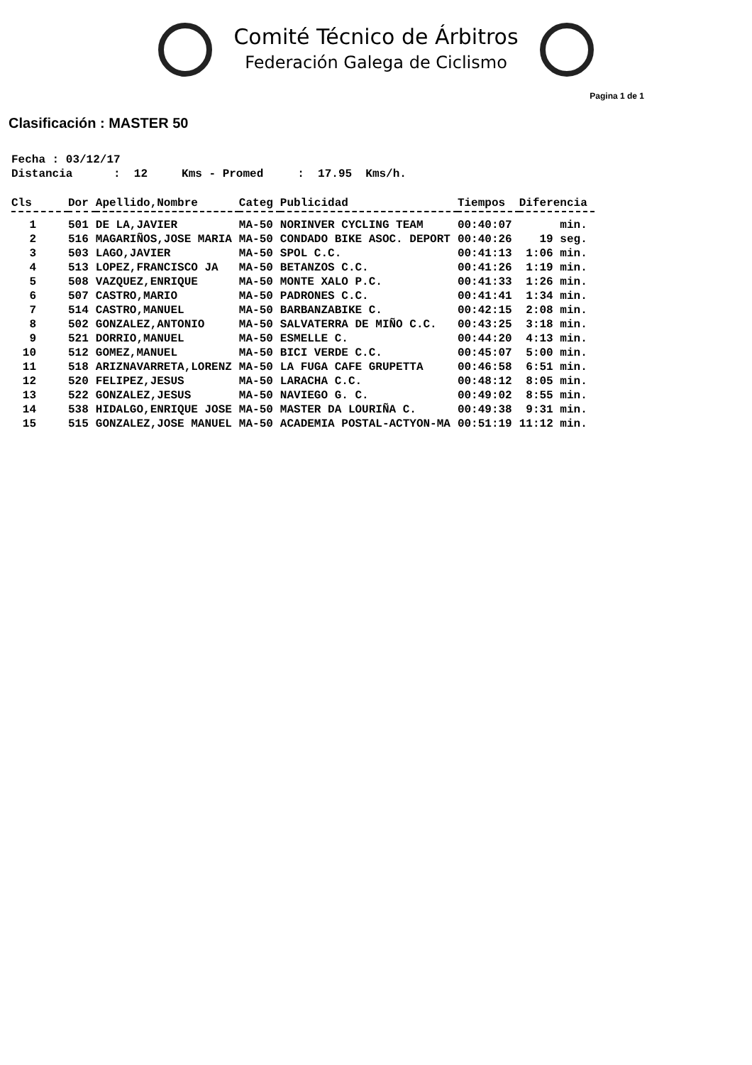Comité Técnico de Árbitros
Federación Galega de Ciclismo
Pagina 1 de 1
Clasificación : MASTER 50
Fecha : 03/12/17 Distancia : 12 Kms - Promed : 17.95 Kms/h.
| Cls | Dor | Apellido,Nombre | Categ | Publicidad | Tiempos | Diferencia |
| --- | --- | --- | --- | --- | --- | --- |
| 1 | 501 | DE LA,JAVIER | MA-50 | NORINVER CYCLING TEAM | 00:40:07 | min. |
| 2 | 516 | MAGARIÑOS,JOSE MARIA | MA-50 | CONDADO BIKE ASOC. DEPORT | 00:40:26 | 19 seg. |
| 3 | 503 | LAGO,JAVIER | MA-50 | SPOL C.C. | 00:41:13 | 1:06 min. |
| 4 | 513 | LOPEZ,FRANCISCO JA | MA-50 | BETANZOS C.C. | 00:41:26 | 1:19 min. |
| 5 | 508 | VAZQUEZ,ENRIQUE | MA-50 | MONTE XALO P.C. | 00:41:33 | 1:26 min. |
| 6 | 507 | CASTRO,MARIO | MA-50 | PADRONES C.C. | 00:41:41 | 1:34 min. |
| 7 | 514 | CASTRO,MANUEL | MA-50 | BARBANZABIKE C. | 00:42:15 | 2:08 min. |
| 8 | 502 | GONZALEZ,ANTONIO | MA-50 | SALVATERRA DE MIÑO C.C. | 00:43:25 | 3:18 min. |
| 9 | 521 | DORRIO,MANUEL | MA-50 | ESMELLE C. | 00:44:20 | 4:13 min. |
| 10 | 512 | GOMEZ,MANUEL | MA-50 | BICI VERDE C.C. | 00:45:07 | 5:00 min. |
| 11 | 518 | ARIZNAVARRETA,LORENZ | MA-50 | LA FUGA CAFE GRUPETTA | 00:46:58 | 6:51 min. |
| 12 | 520 | FELIPEZ,JESUS | MA-50 | LARACHA C.C. | 00:48:12 | 8:05 min. |
| 13 | 522 | GONZALEZ,JESUS | MA-50 | NAVIEGO G. C. | 00:49:02 | 8:55 min. |
| 14 | 538 | HIDALGO,ENRIQUE JOSE | MA-50 | MASTER DA LOURIÑA C. | 00:49:38 | 9:31 min. |
| 15 | 515 | GONZALEZ,JOSE MANUEL | MA-50 | ACADEMIA POSTAL-ACTYON-MA | 00:51:19 | 11:12 min. |